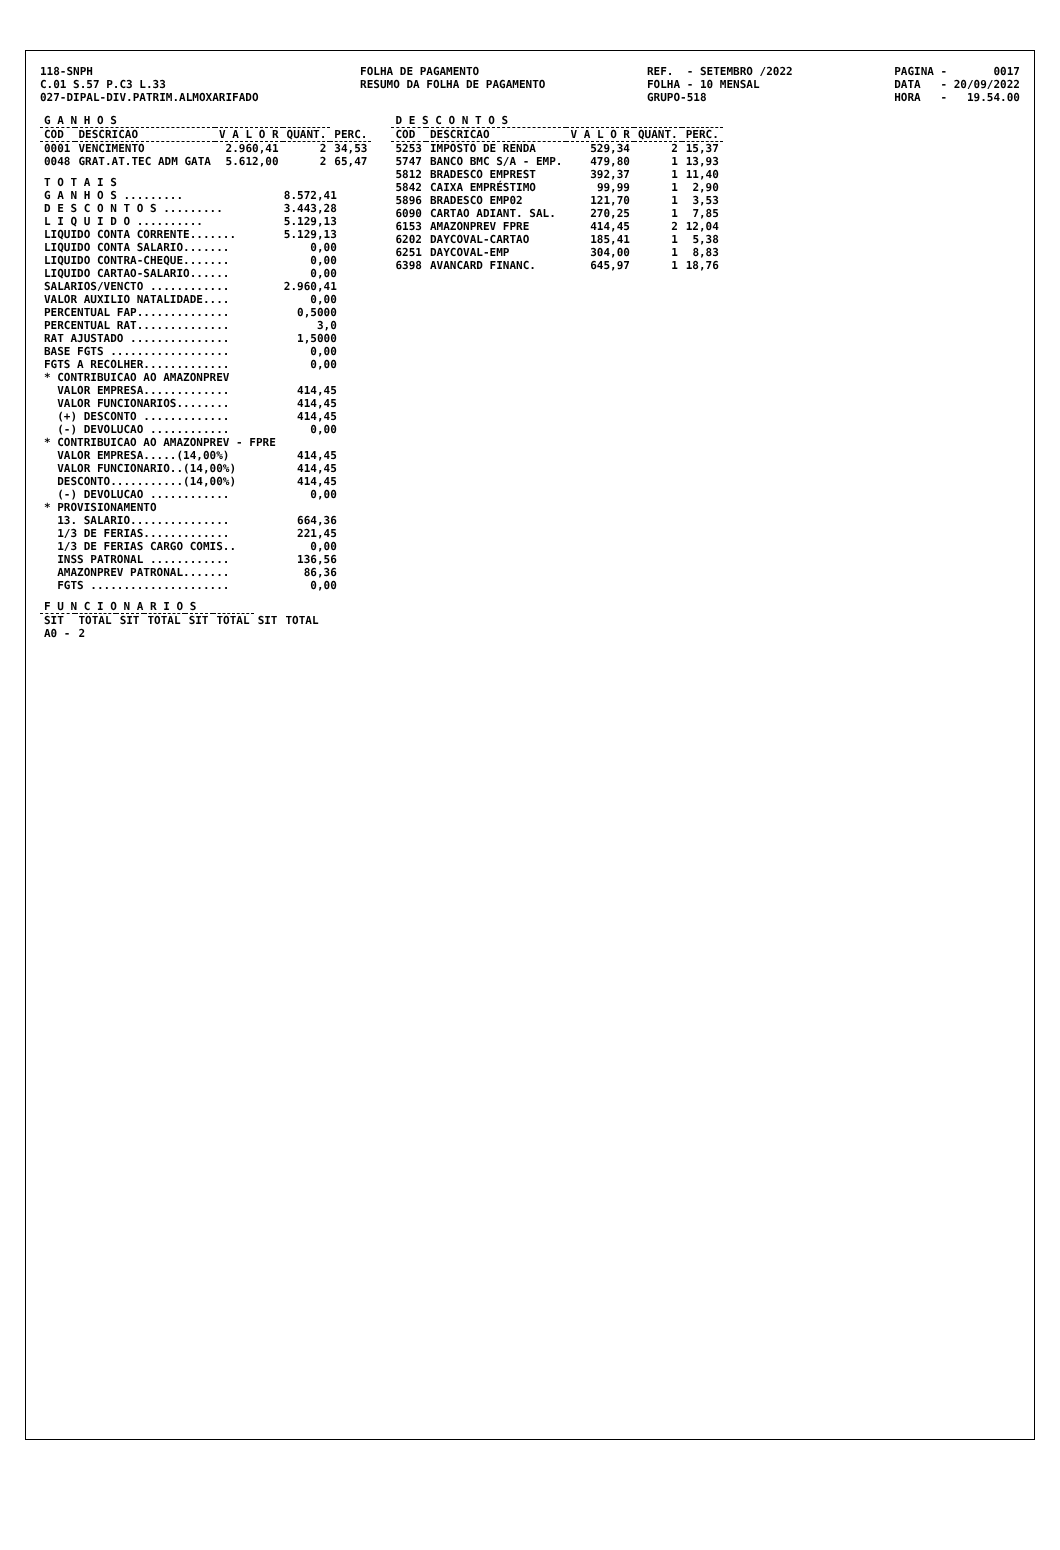118-SNPH C.01 S.57 P.C3 L.33 027-DIPAL-DIV.PATRIM.ALMOXARIFADO
FOLHA DE PAGAMENTO RESUMO DA FOLHA DE PAGAMENTO
REF. - SETEMBRO /2022 FOLHA - 10 MENSAL GRUPO-518
PAGINA - 0017 DATA - 20/09/2022 HORA - 19.54.00
| G A N H O S | | | | |
| --- | --- | --- | --- | --- |
| COD | DESCRICAO | V A L O R | QUANT. | PERC. |
| 0001 | VENCIMENTO | 2.960,41 | 2 | 34,53 |
| 0048 | GRAT.AT.TEC ADM GATA | 5.612,00 | 2 | 65,47 |
| T O T A I S | |
| G A N H O S ......... | 8.572,41 |
| D E S C O N T O S ......... | 3.443,28 |
| L I Q U I D O .......... | 5.129,13 |
| LIQUIDO CONTA CORRENTE....... | 5.129,13 |
| LIQUIDO CONTA SALARIO....... | 0,00 |
| LIQUIDO CONTRA-CHEQUE....... | 0,00 |
| LIQUIDO CARTAO-SALARIO...... | 0,00 |
| SALARIOS/VENCTO ............ | 2.960,41 |
| VALOR AUXILIO NATALIDADE.... | 0,00 |
| PERCENTUAL FAP.............. | 0,5000 |
| PERCENTUAL RAT.............. | 3,0 |
| RAT AJUSTADO ............... | 1,5000 |
| BASE FGTS .................. | 0,00 |
| FGTS A RECOLHER............. | 0,00 |
| * CONTRIBUICAO AO AMAZONPREV | |
| VALOR EMPRESA............. | 414,45 |
| VALOR FUNCIONARIOS........ | 414,45 |
| (+) DESCONTO ............. | 414,45 |
| (-) DEVOLUCAO ............ | 0,00 |
| * CONTRIBUICAO AO AMAZONPREV - FPRE | |
| VALOR EMPRESA.....(14,00%) | 414,45 |
| VALOR FUNCIONARIO..(14,00%) | 414,45 |
| DESCONTO...........(14,00%) | 414,45 |
| (-) DEVOLUCAO ............ | 0,00 |
| * PROVISIONAMENTO | |
| 13. SALARIO............... | 664,36 |
| 1/3 DE FERIAS............. | 221,45 |
| 1/3 DE FERIAS CARGO COMIS.. | 0,00 |
| INSS PATRONAL ............ | 136,56 |
| AMAZONPREV PATRONAL....... | 86,36 |
| FGTS ..................... | 0,00 |
| F U N C I O N A R I O S | | | | | | | |
| --- | --- | --- | --- | --- | --- | --- | --- |
| SIT | TOTAL | SIT | TOTAL | SIT | TOTAL | SIT | TOTAL |
| A0 - | 2 | | | | | | |
| D E S C O N T O S | | | | |
| --- | --- | --- | --- | --- |
| COD | DESCRICAO | V A L O R | QUANT. | PERC. |
| 5253 | IMPOSTO DE RENDA | 529,34 | 2 | 15,37 |
| 5747 | BANCO BMC S/A - EMP. | 479,80 | 1 | 13,93 |
| 5812 | BRADESCO EMPREST | 392,37 | 1 | 11,40 |
| 5842 | CAIXA EMPRÉSTIMO | 99,99 | 1 | 2,90 |
| 5896 | BRADESCO EMP02 | 121,70 | 1 | 3,53 |
| 6090 | CARTAO ADIANT. SAL. | 270,25 | 1 | 7,85 |
| 6153 | AMAZONPREV FPRE | 414,45 | 2 | 12,04 |
| 6202 | DAYCOVAL-CARTAO | 185,41 | 1 | 5,38 |
| 6251 | DAYCOVAL-EMP | 304,00 | 1 | 8,83 |
| 6398 | AVANCARD FINANC. | 645,97 | 1 | 18,76 |